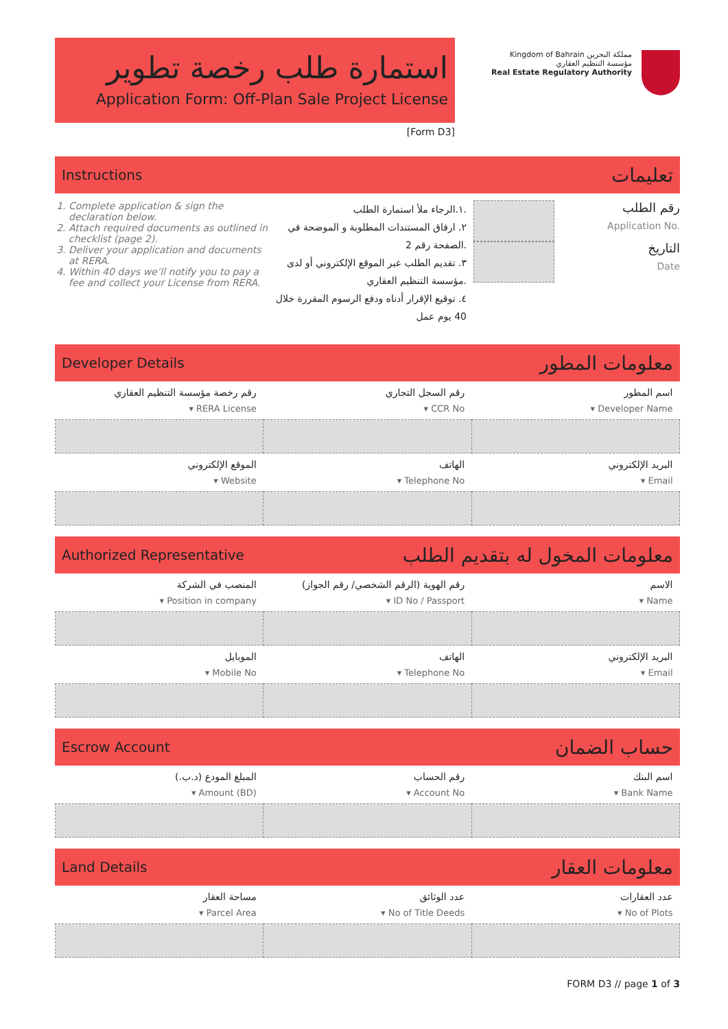استمارة طلب رخصة تطوير
Application Form: Off-Plan Sale Project License
[Form D3]
Kingdom of Bahrain مملكة البحرين
مؤسسة التنظيم العقاري
Real Estate Regulatory Authority
Instructions تعليمات
1. Complete application & sign the declaration below.
2. Attach required documents as outlined in checklist (page 2).
3. Deliver your application and documents at RERA.
4. Within 40 days we’ll notify you to pay a fee and collect your License from RERA.
١.الرجاء ملأ استمارة الطلب.
٢. ارفاق المستندات المطلوبة و الموضحة في الصفحة رقم 2.
٣. تقديم الطلب عبر الموقع الإلكتروني أو لدى مؤسسة التنظيم العقاري.
٤. توقيع الإقرار أدناه ودفع الرسوم المقررة خلال 40 يوم عمل
رقم الطلب
Application No.
التاريخ
Date
Developer Details معلومات المطور
| رقم رخصة مؤسسة التنظيم العقاري | رقم السجل التجاري | اسم المطور |
| ▾ RERA License | ▾ CCR No | ▾ Developer Name |
| الموقع الإلكتروني | الهاتف | البريد الإلكتروني |
| ▾ Website | ▾ Telephone No | ▾ Email |
Authorized Representative معلومات المخول له بتقديم الطلب
| المنصب في الشركة | رقم الهوية (الرقم الشخصي/ رقم الجواز) | الاسم |
| ▾ Position in company | ▾ ID No / Passport | ▾ Name |
| الموبايل | الهاتف | البريد الإلكتروني |
| ▾ Mobile No | ▾ Telephone No | ▾ Email |
Escrow Account حساب الضمان
| المبلغ المودع (د.ب.) | رقم الحساب | اسم البنك |
| ▾ Amount (BD) | ▾ Account No | ▾ Bank Name |
Land Details معلومات العقار
| مساحة العقار | عدد الوثائق | عدد العقارات |
| ▾ Parcel Area | ▾ No of Title Deeds | ▾ No of Plots |
FORM D3 // page 1 of 3